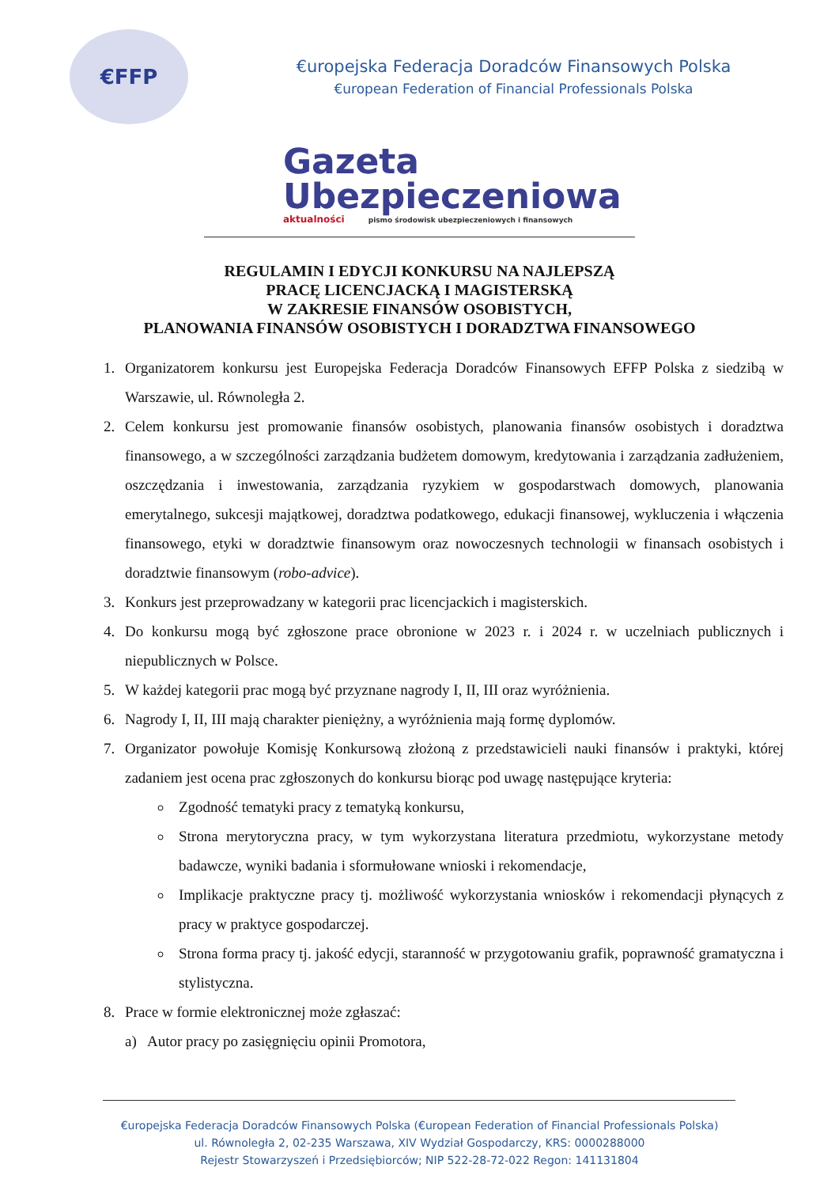€FFP
€uropejska Federacja Doradców Finansowych Polska
€uropean Federation of Financial Professionals Polska
Gazeta
Ubezpieczeniowa
aktualności pismo środowisk ubezpieczeniowych i finansowych
REGULAMIN I EDYCJI KONKURSU NA NAJLEPSZĄ
PRACĘ LICENCJACKĄ I MAGISTERSKĄ
W ZAKRESIE FINANSÓW OSOBISTYCH,
PLANOWANIA FINANSÓW OSOBISTYCH I DORADZTWA FINANSOWEGO
1. Organizatorem konkursu jest Europejska Federacja Doradców Finansowych EFFP Polska z siedzibą w Warszawie, ul. Równoległa 2.
2. Celem konkursu jest promowanie finansów osobistych, planowania finansów osobistych i doradztwa finansowego, a w szczególności zarządzania budżetem domowym, kredytowania i zarządzania zadłużeniem, oszczędzania i inwestowania, zarządzania ryzykiem w gospodarstwach domowych, planowania emerytalnego, sukcesji majątkowej, doradztwa podatkowego, edukacji finansowej, wykluczenia i włączenia finansowego, etyki w doradztwie finansowym oraz nowoczesnych technologii w finansach osobistych i doradztwie finansowym (robo-advice).
3. Konkurs jest przeprowadzany w kategorii prac licencjackich i magisterskich.
4. Do konkursu mogą być zgłoszone prace obronione w 2023 r. i 2024 r. w uczelniach publicznych i niepublicznych w Polsce.
5. W każdej kategorii prac mogą być przyznane nagrody I, II, III oraz wyróżnienia.
6. Nagrody I, II, III mają charakter pieniężny, a wyróżnienia mają formę dyplomów.
7. Organizator powołuje Komisję Konkursową złożoną z przedstawicieli nauki finansów i praktyki, której zadaniem jest ocena prac zgłoszonych do konkursu biorąc pod uwagę następujące kryteria:
Zgodność tematyki pracy z tematyką konkursu,
Strona merytoryczna pracy, w tym wykorzystana literatura przedmiotu, wykorzystane metody badawcze, wyniki badania i sformułowane wnioski i rekomendacje,
Implikacje praktyczne pracy tj. możliwość wykorzystania wniosków i rekomendacji płynących z pracy w praktyce gospodarczej.
Strona forma pracy tj. jakość edycji, staranność w przygotowaniu grafik, poprawność gramatyczna i stylistyczna.
8. Prace w formie elektronicznej może zgłaszać:
a) Autor pracy po zasięgnięciu opinii Promotora,
€uropejska Federacja Doradców Finansowych Polska (€uropean Federation of Financial Professionals Polska)
ul. Równoległa 2, 02-235 Warszawa, XIV Wydział Gospodarczy, KRS: 0000288000
Rejestr Stowarzyszeń i Przedsiębiorców; NIP 522-28-72-022 Regon: 141131804